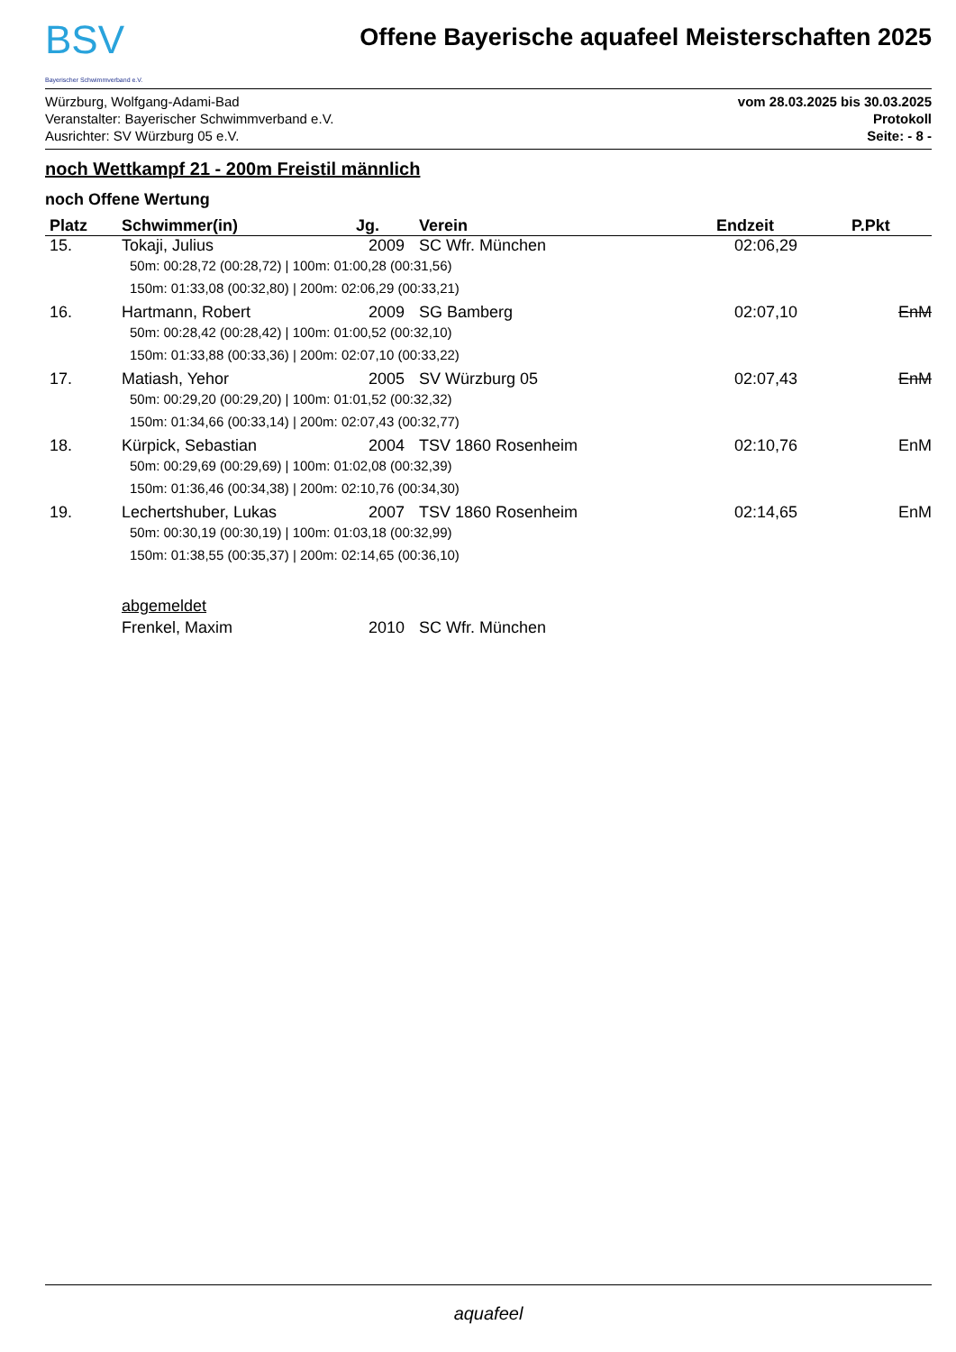BSV
Bayerischer Schwimmverband e.V.
Offene Bayerische aquafeel Meisterschaften 2025
Würzburg, Wolfgang-Adami-Bad
Veranstalter: Bayerischer Schwimmverband e.V.
Ausrichter: SV Würzburg 05 e.V.
vom 28.03.2025 bis 30.03.2025
Protokoll
Seite: - 8 -
noch Wettkampf 21 - 200m Freistil männlich
noch Offene Wertung
| Platz | Schwimmer(in) | Jg. | Verein | Endzeit | P.Pkt |
| --- | --- | --- | --- | --- | --- |
| 15. | Tokaji, Julius | 2009 | SC Wfr. München | 02:06,29 | |
| | 50m: 00:28,72 (00:28,72) / 100m: 01:00,28 (00:31,56) | | | | |
| | 150m: 01:33,08 (00:32,80) / 200m: 02:06,29 (00:33,21) | | | | |
| 16. | Hartmann, Robert | 2009 | SG Bamberg | 02:07,10 | EnM |
| | 50m: 00:28,42 (00:28,42) / 100m: 01:00,52 (00:32,10) | | | | |
| | 150m: 01:33,88 (00:33,36) / 200m: 02:07,10 (00:33,22) | | | | |
| 17. | Matiash, Yehor | 2005 | SV Würzburg 05 | 02:07,43 | EnM |
| | 50m: 00:29,20 (00:29,20) / 100m: 01:01,52 (00:32,32) | | | | |
| | 150m: 01:34,66 (00:33,14) / 200m: 02:07,43 (00:32,77) | | | | |
| 18. | Kürpick, Sebastian | 2004 | TSV 1860 Rosenheim | 02:10,76 | EnM |
| | 50m: 00:29,69 (00:29,69) / 100m: 01:02,08 (00:32,39) | | | | |
| | 150m: 01:36,46 (00:34,38) / 200m: 02:10,76 (00:34,30) | | | | |
| 19. | Lechertshuber, Lukas | 2007 | TSV 1860 Rosenheim | 02:14,65 | EnM |
| | 50m: 00:30,19 (00:30,19) / 100m: 01:03,18 (00:32,99) | | | | |
| | 150m: 01:38,55 (00:35,37) / 200m: 02:14,65 (00:36,10) | | | | |
| | abgemeldet | | | | |
| | Frenkel, Maxim | 2010 | SC Wfr. München | | |
aquafeel